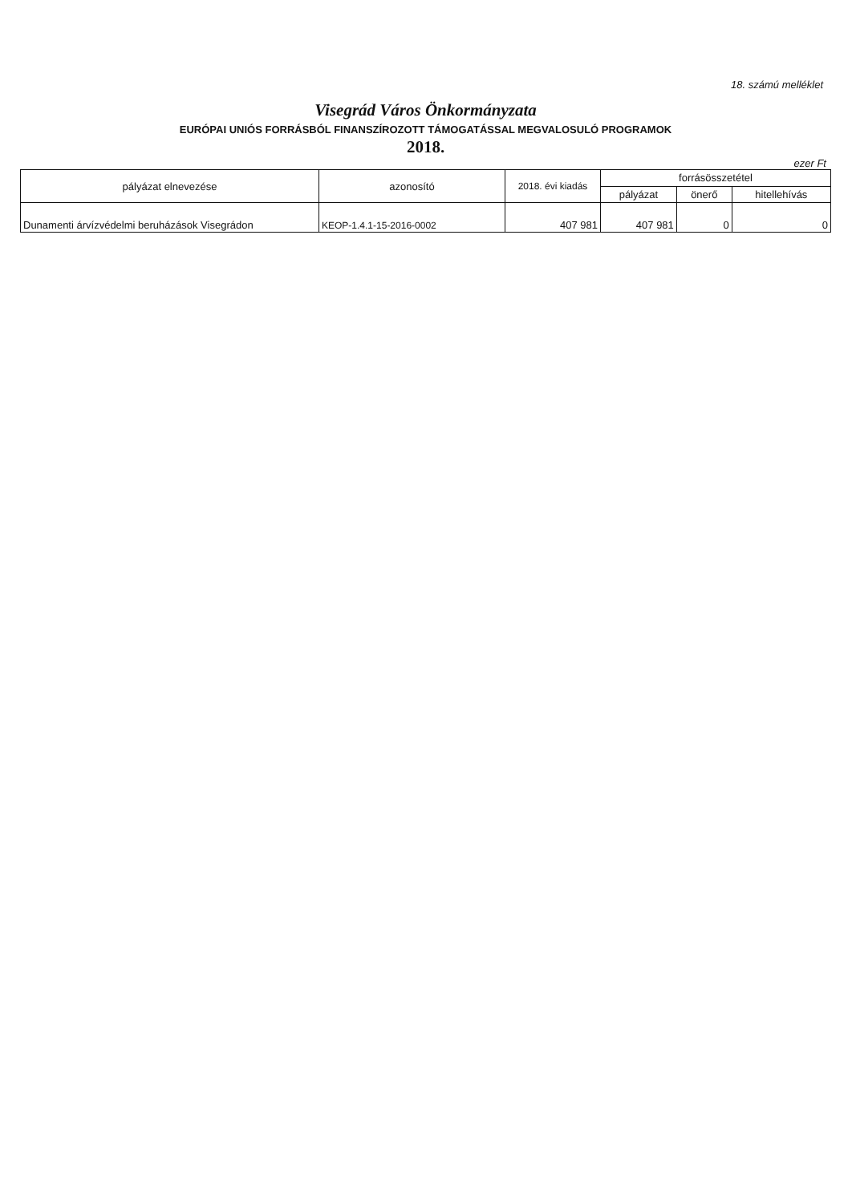18. számú melléklet
Visegrád Város Önkormányzata
EURÓPAI UNIÓS FORRÁSBÓL FINANSZÍROZOTT TÁMOGATÁSSAL MEGVALOSULÓ PROGRAMOK
2018.
ezer Ft
| pályázat elnevezése | azonosító | 2018. évi kiadás | forrásösszetétel | | |
| --- | --- | --- | --- | --- | --- |
| | | | pályázat | önerő | hitellehívás |
| Dunamenti árvízvédelmi beruházások Visegrádon | KEOP-1.4.1-15-2016-0002 | 407 981 | 407 981 | 0 | 0 |